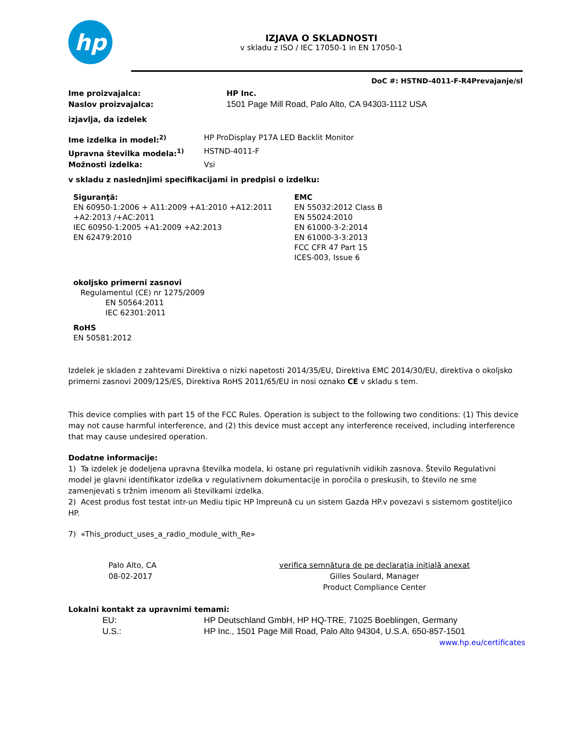hp
IZJAVA O SKLADNOSTI
v skladu z ISO / IEC 17050-1 in EN 17050-1
DoC #: HSTND-4011-F-R4Prevajanje/sl
Ime proizvajalca: HP Inc.
Naslov proizvajalca: 1501 Page Mill Road, Palo Alto, CA 94303-1112 USA
izjavlja, da izdelek
Ime izdelka in model:<sup>2)</sup> HP ProDisplay P17A LED Backlit Monitor
Upravna številka modela:<sup>1)</sup> HSTND-4011-F
Možnosti izdelka: Vsi
v skladu z naslednjimi specifikacijami in predpisi o izdelku:
Siguranţă:
EN 60950-1:2006 + A11:2009 +A1:2010 +A12:2011
+A2:2013 /+AC:2011
IEC 60950-1:2005 +A1:2009 +A2:2013
EN 62479:2010
EMC
EN 55032:2012 Class B
EN 55024:2010
EN 61000-3-2:2014
EN 61000-3-3:2013
FCC CFR 47 Part 15
ICES-003, Issue 6
okoljsko primerni zasnovi
Regulamentul (CE) nr 1275/2009
EN 50564:2011
IEC 62301:2011
RoHS
EN 50581:2012
Izdelek je skladen z zahtevami Direktiva o nizki napetosti 2014/35/EU, Direktiva EMC 2014/30/EU, direktiva o okoljsko primerni zasnovi 2009/125/ES, Direktiva RoHS 2011/65/EU in nosi oznako CE v skladu s tem.
This device complies with part 15 of the FCC Rules. Operation is subject to the following two conditions: (1) This device may not cause harmful interference, and (2) this device must accept any interference received, including interference that may cause undesired operation.
Dodatne informacije:
1) Ta izdelek je dodeljena upravna številka modela, ki ostane pri regulativnih vidikih zasnova. Število Regulativni model je glavni identifikator izdelka v regulativnem dokumentacije in poročila o preskusih, to število ne sme zamenjevati s tržnim imenom ali številkami izdelka.
2) Acest produs fost testat intr-un Mediu tipic HP împreună cu un sistem Gazda HP.v povezavi s sistemom gostiteljico HP.
7) «This_product_uses_a_radio_module_with_Re»
Palo Alto, CA
08-02-2017
verifica semnătura de pe declaraţia iniţială anexat
Gilles Soulard, Manager
Product Compliance Center
Lokalni kontakt za upravnimi temami:
EU: HP Deutschland GmbH, HP HQ-TRE, 71025 Boeblingen, Germany
U.S.: HP Inc., 1501 Page Mill Road, Palo Alto 94304, U.S.A. 650-857-1501
www.hp.eu/certificates